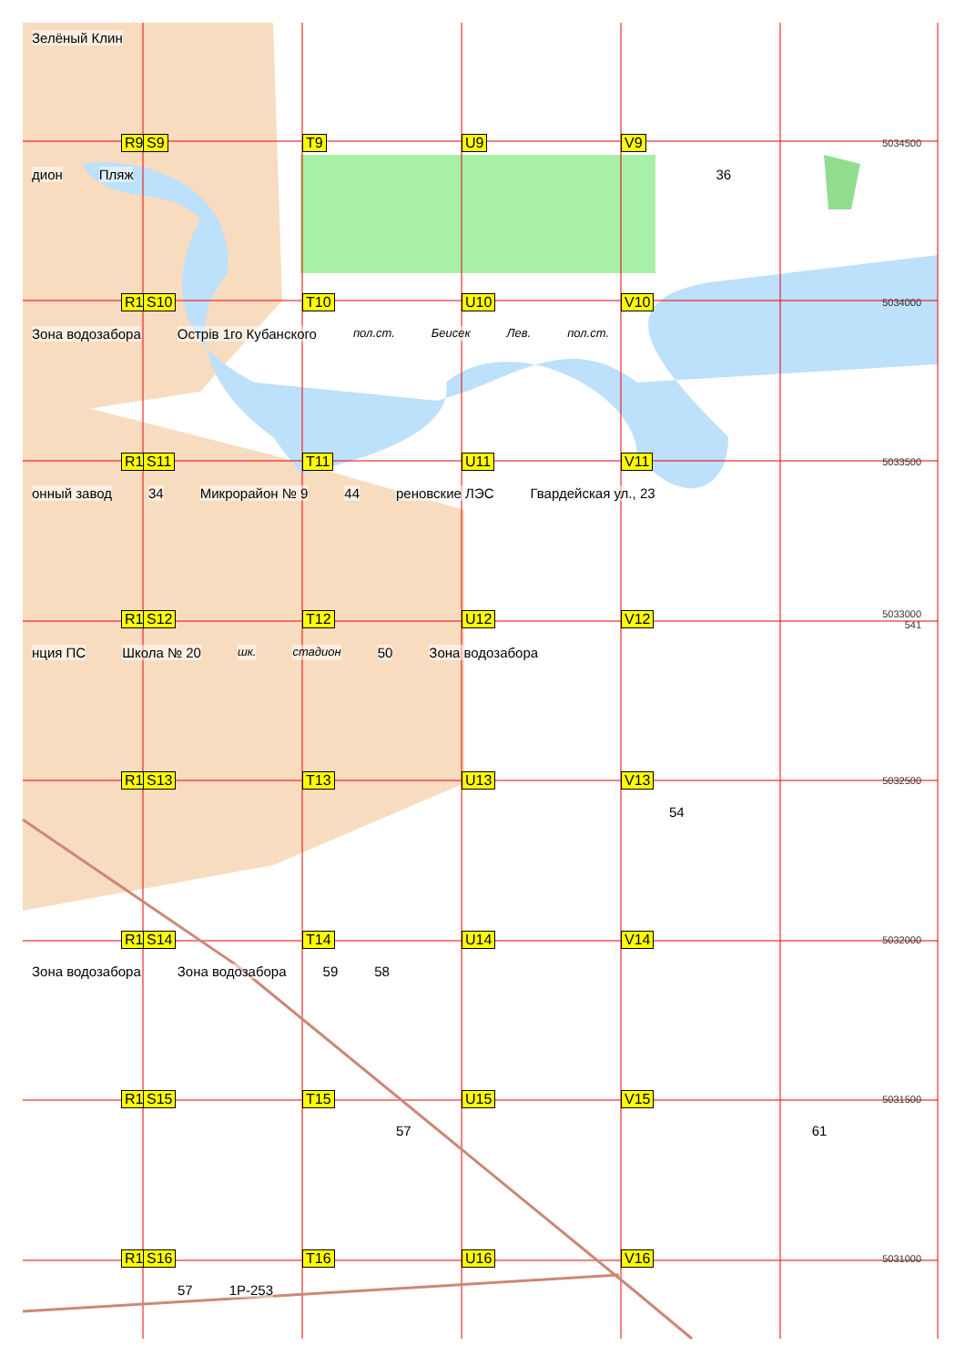Зелёный Клин
R9 S9 T9 U9 V9 5034500
дион Пляж 36
R10 S10 T10 U10 V10 5034000
Зона водозабора Острів 1го Кубанского пол.ст. Беисек Лев. пол.ст.
R11 S11 T11 U11 V11 5033500
онный завод 34 Микрорайон № 9 44 ренoвские ЛЭС Гвардейская ул., 23
R12 S12 T12 U12 V12 5033000
541
нция ПС Школа № 20 шк. стадион 50 Зона водозабора
R13 S13 T13 U13 V13 5032500
54
R14 S14 T14 U14 V14 5032000
Зона водозабора Зона водозабора 59 58
R15 S15 T15 U15 V15 5031500
57 61
R16 S16 T16 U16 V16 5031000
57 1P-253